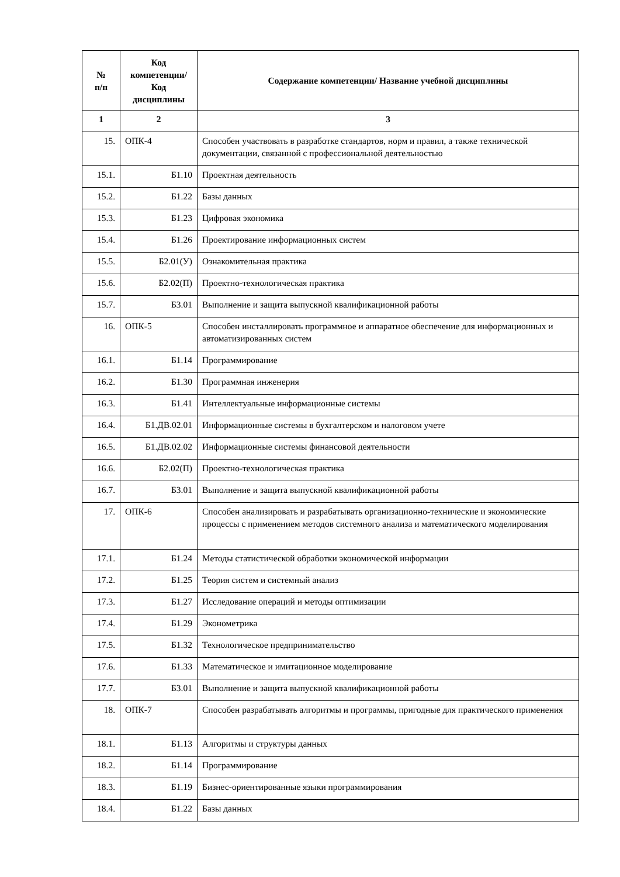| № п/п | Код компетенции/ Код дисциплины | Содержание компетенции/ Название учебной дисциплины |
| --- | --- | --- |
| 1 | 2 | 3 |
| 15. | ОПК-4 | Способен участвовать в разработке стандартов, норм и правил, а также технической документации, связанной с профессиональной деятельностью |
| 15.1. | Б1.10 | Проектная деятельность |
| 15.2. | Б1.22 | Базы данных |
| 15.3. | Б1.23 | Цифровая экономика |
| 15.4. | Б1.26 | Проектирование информационных систем |
| 15.5. | Б2.01(У) | Ознакомительная практика |
| 15.6. | Б2.02(П) | Проектно-технологическая практика |
| 15.7. | Б3.01 | Выполнение и защита выпускной квалификационной работы |
| 16. | ОПК-5 | Способен инсталлировать программное и аппаратное обеспечение для информационных и автоматизированных систем |
| 16.1. | Б1.14 | Программирование |
| 16.2. | Б1.30 | Программная инженерия |
| 16.3. | Б1.41 | Интеллектуальные информационные системы |
| 16.4. | Б1.ДВ.02.01 | Информационные системы в бухгалтерском и налоговом учете |
| 16.5. | Б1.ДВ.02.02 | Информационные системы финансовой деятельности |
| 16.6. | Б2.02(П) | Проектно-технологическая практика |
| 16.7. | Б3.01 | Выполнение и защита выпускной квалификационной работы |
| 17. | ОПК-6 | Способен анализировать и разрабатывать организационно-технические и экономические процессы с применением методов системного анализа и математического моделирования |
| 17.1. | Б1.24 | Методы статистической обработки экономической информации |
| 17.2. | Б1.25 | Теория систем и системный анализ |
| 17.3. | Б1.27 | Исследование операций и методы оптимизации |
| 17.4. | Б1.29 | Эконометрика |
| 17.5. | Б1.32 | Технологическое предпринимательство |
| 17.6. | Б1.33 | Математическое и имитационное моделирование |
| 17.7. | Б3.01 | Выполнение и защита выпускной квалификационной работы |
| 18. | ОПК-7 | Способен разрабатывать алгоритмы и программы, пригодные для практического применения |
| 18.1. | Б1.13 | Алгоритмы и структуры данных |
| 18.2. | Б1.14 | Программирование |
| 18.3. | Б1.19 | Бизнес-ориентированные языки программирования |
| 18.4. | Б1.22 | Базы данных |